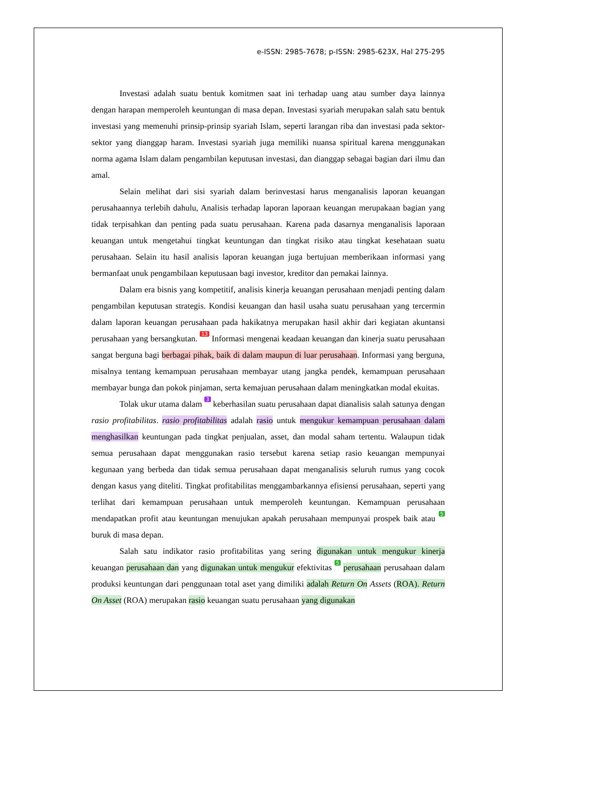e-ISSN: 2985-7678; p-ISSN: 2985-623X, Hal 275-295
Investasi adalah suatu bentuk komitmen saat ini terhadap uang atau sumber daya lainnya dengan harapan memperoleh keuntungan di masa depan. Investasi syariah merupakan salah satu bentuk investasi yang memenuhi prinsip-prinsip syariah Islam, seperti larangan riba dan investasi pada sektor-sektor yang dianggap haram. Investasi syariah juga memiliki nuansa spiritual karena menggunakan norma agama Islam dalam pengambilan keputusan investasi, dan dianggap sebagai bagian dari ilmu dan amal.
Selain melihat dari sisi syariah dalam berinvestasi harus menganalisis laporan keuangan perusahaannya terlebih dahulu, Analisis terhadap laporan laporaan keuangan merupakaan bagian yang tidak terpisahkan dan penting pada suatu perusahaan. Karena pada dasarnya menganalisis laporaan keuangan untuk mengetahui tingkat keuntungan dan tingkat risiko atau tingkat kesehataan suatu perusahaan. Selain itu hasil analisis laporan keuangan juga bertujuan memberikaan informasi yang bermanfaat unuk pengambilaan keputusaan bagi investor, kreditor dan pemakai lainnya.
Dalam era bisnis yang kompetitif, analisis kinerja keuangan perusahaan menjadi penting dalam pengambilan keputusan strategis. Kondisi keuangan dan hasil usaha suatu perusahaan yang tercermin dalam laporan keuangan perusahaan pada hakikatnya merupakan hasil akhir dari kegiatan akuntansi perusahaan yang bersangkutan. 13 Informasi mengenai keadaan keuangan dan kinerja suatu perusahaan sangat berguna bagi berbagai pihak, baik di dalam maupun di luar perusahaan. Informasi yang berguna, misalnya tentang kemampuan perusahaan membayar utang jangka pendek, kemampuan perusahaan membayar bunga dan pokok pinjaman, serta kemajuan perusahaan dalam meningkatkan modal ekuitas.
Tolak ukur utama dalam 3 keberhasilan suatu perusahaan dapat dianalisis salah satunya dengan rasio profitabilitas. rasio profitabilitas adalah rasio untuk mengukur kemampuan perusahaan dalam menghasilkan keuntungan pada tingkat penjualan, asset, dan modal saham tertentu. Walaupun tidak semua perusahaan dapat menggunakan rasio tersebut karena setiap rasio keuangan mempunyai kegunaan yang berbeda dan tidak semua perusahaan dapat menganalisis seluruh rumus yang cocok dengan kasus yang diteliti. Tingkat profitabilitas menggambarkannya efisiensi perusahaan, seperti yang terlihat dari kemampuan perusahaan untuk memperoleh keuntungan. Kemampuan perusahaan mendapatkan profit atau keuntungan menujukan apakah perusahaan mempunyai prospek baik atau 5 buruk di masa depan.
Salah satu indikator rasio profitabilitas yang sering digunakan untuk mengukur kinerja keuangan perusahaan dan yang digunakan untuk mengukur efektivitas 5 perusahaan perusahaan dalam produksi keuntungan dari penggunaan total aset yang dimiliki adalah Return On Assets (ROA). Return On Asset (ROA) merupakan rasio keuangan suatu perusahaan yang digunakan